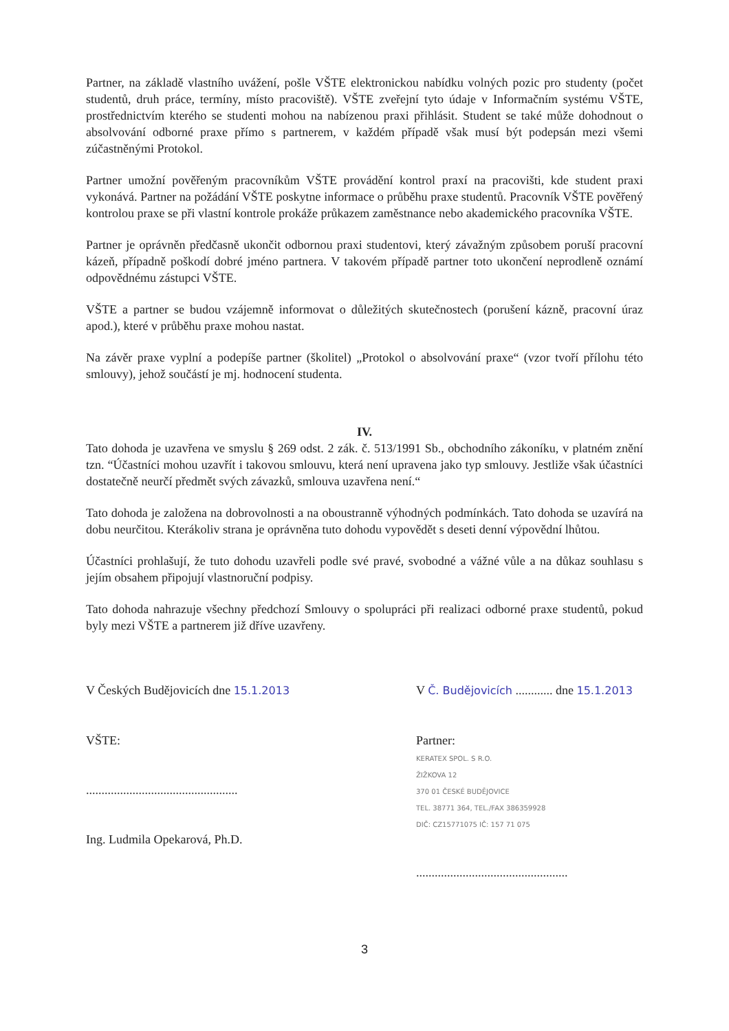Partner, na základě vlastního uvážení, pošle VŠTE elektronickou nabídku volných pozic pro studenty (počet studentů, druh práce, termíny, místo pracoviště). VŠTE zveřejní tyto údaje v Informačním systému VŠTE, prostřednictvím kterého se studenti mohou na nabízenou praxi přihlásit. Student se také může dohodnout o absolvování odborné praxe přímo s partnerem, v každém případě však musí být podepsán mezi všemi zúčastněnými Protokol.
Partner umožní pověřeným pracovníkům VŠTE provádění kontrol praxí na pracovišti, kde student praxi vykonává. Partner na požádání VŠTE poskytne informace o průběhu praxe studentů. Pracovník VŠTE pověřený kontrolou praxe se při vlastní kontrole prokáže průkazem zaměstnance nebo akademického pracovníka VŠTE.
Partner je oprávněn předčasně ukončit odbornou praxi studentovi, který závažným způsobem poruší pracovní kázeň, případně poškodí dobré jméno partnera. V takovém případě partner toto ukončení neprodleně oznámí odpovědnému zástupci VŠTE.
VŠTE a partner se budou vzájemně informovat o důležitých skutečnostech (porušení kázně, pracovní úraz apod.), které v průběhu praxe mohou nastat.
Na závěr praxe vyplní a podepíše partner (školitel) „Protokol o absolvování praxe“ (vzor tvoří přílohu této smlouvy), jehož součástí je mj. hodnocení studenta.
IV.
Tato dohoda je uzavřena ve smyslu § 269 odst. 2 zák. č. 513/1991 Sb., obchodního zákoníku, v platném znění tzn. “Účastníci mohou uzavřít i takovou smlouvu, která není upravena jako typ smlouvy. Jestliže však účastníci dostatečně neurčí předmět svých závazků, smlouva uzavřena není.“
Tato dohoda je založena na dobrovolnosti a na oboustranně výhodných podmínkách. Tato dohoda se uzavírá na dobu neurčitou. Kterákoliv strana je oprávněna tuto dohodu vypovědět s deseti denní výpovědní lhůtou.
Účastníci prohlašují, že tuto dohodu uzavřeli podle své pravé, svobodné a vážné vůle a na důkaz souhlasu s jejím obsahem připojují vlastnoruční podpisy.
Tato dohoda nahrazuje všechny předchozí Smlouvy o spolupráci při realizaci odborné praxe studentů, pokud byly mezi VŠTE a partnerem již dříve uzavřeny.
V Českých Budějovicích dne 15.1.2013
VŠTE:
.................................................
Ing. Ludmila Opekarová, Ph.D.
V Č. Budějovicích ............ dne 15.1.2013
Partner:
KERATEX SPOL. S R.O.
ŽIŽKOVA 12
370 01 ČESKÉ BUDĚJOVICE
TEL. 38771 364, TEL./FAX 386359928
DIČ: CZ15771075 IČ: 157 71 075
.................................................
3